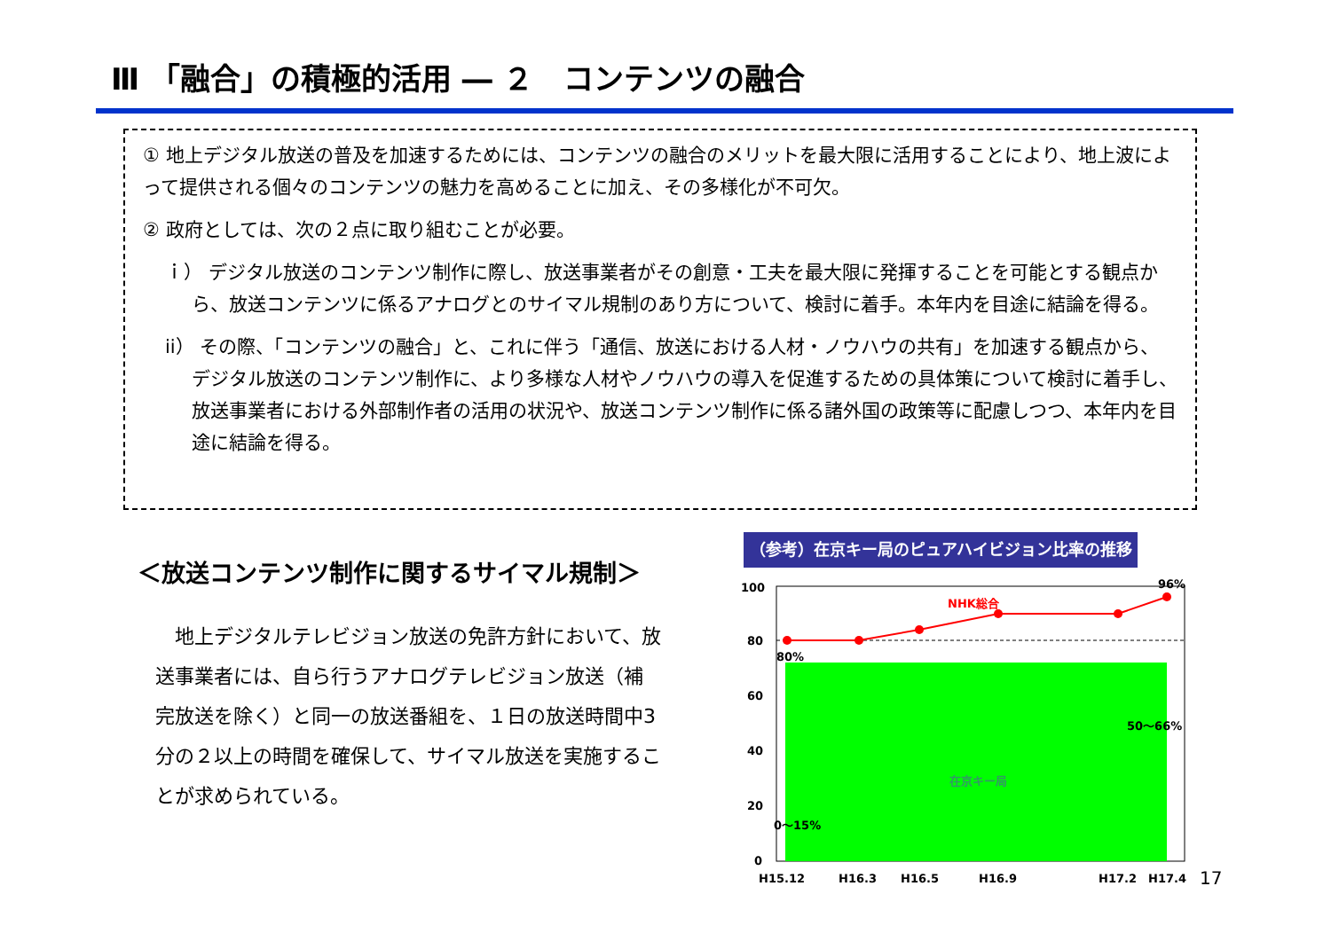Ⅲ 「融合」の積極的活用 ― ２　コンテンツの融合
① 地上デジタル放送の普及を加速するためには、コンテンツの融合のメリットを最大限に活用することにより、地上波によって提供される個々のコンテンツの魅力を高めることに加え、その多様化が不可欠。
② 政府としては、次の２点に取り組むことが必要。
ｉ） デジタル放送のコンテンツ制作に際し、放送事業者がその創意・工夫を最大限に発揮することを可能とする観点から、放送コンテンツに係るアナログとのサイマル規制のあり方について、検討に着手。本年内を目途に結論を得る。
ii） その際、「コンテンツの融合」と、これに伴う「通信、放送における人材・ノウハウの共有」を加速する観点から、デジタル放送のコンテンツ制作に、より多様な人材やノウハウの導入を促進するための具体策について検討に着手し、放送事業者における外部制作者の活用の状況や、放送コンテンツ制作に係る諸外国の政策等に配慮しつつ、本年内を目途に結論を得る。
＜放送コンテンツ制作に関するサイマル規制＞
　地上デジタルテレビジョン放送の免許方針において、放送事業者には、自ら行うアナログテレビジョン放送（補完放送を除く）と同一の放送番組を、１日の放送時間中3分の２以上の時間を確保して、サイマル放送を実施することが求められている。
（参考）在京キー局のピュアハイビジョン比率の推移
100
80
60
40
20
0
NHK総合
96%
80%
50～66%
在京キー局
0～15%
H15.12
H16.3
H16.5
H16.9
H17.2
H17.4
17